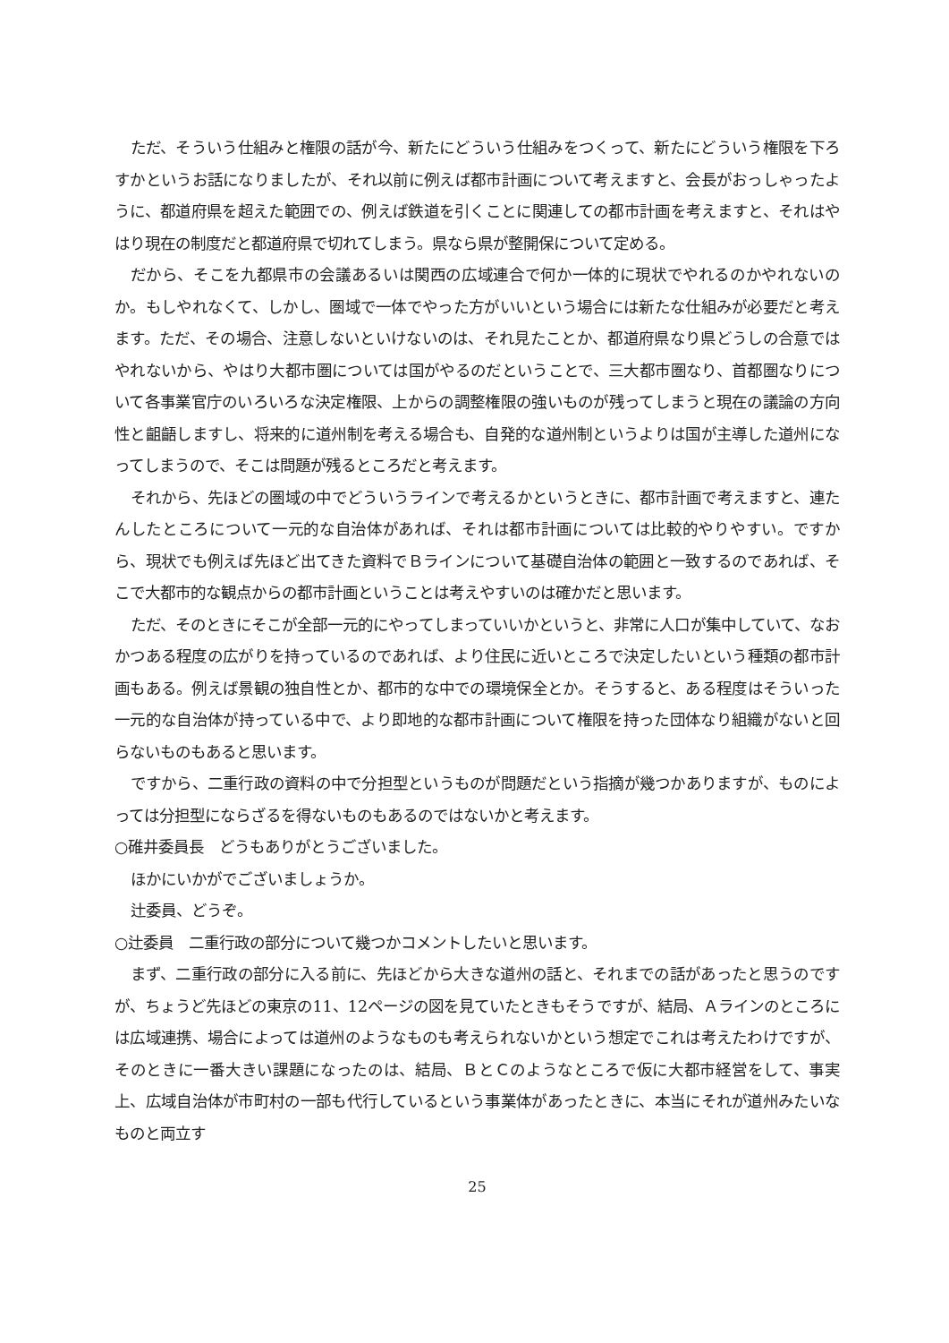ただ、そういう仕組みと権限の話が今、新たにどういう仕組みをつくって、新たにどういう権限を下ろすかというお話になりましたが、それ以前に例えば都市計画について考えますと、会長がおっしゃったように、都道府県を超えた範囲での、例えば鉄道を引くことに関連しての都市計画を考えますと、それはやはり現在の制度だと都道府県で切れてしまう。県なら県が整開保について定める。
だから、そこを九都県市の会議あるいは関西の広域連合で何か一体的に現状でやれるのかやれないのか。もしやれなくて、しかし、圏域で一体でやった方がいいという場合には新たな仕組みが必要だと考えます。ただ、その場合、注意しないといけないのは、それ見たことか、都道府県なり県どうしの合意ではやれないから、やはり大都市圏については国がやるのだということで、三大都市圏なり、首都圏なりについて各事業官庁のいろいろな決定権限、上からの調整権限の強いものが残ってしまうと現在の議論の方向性と齟齬しますし、将来的に道州制を考える場合も、自発的な道州制というよりは国が主導した道州になってしまうので、そこは問題が残るところだと考えます。
それから、先ほどの圏域の中でどういうラインで考えるかというときに、都市計画で考えますと、連たんしたところについて一元的な自治体があれば、それは都市計画については比較的やりやすい。ですから、現状でも例えば先ほど出てきた資料でＢラインについて基礎自治体の範囲と一致するのであれば、そこで大都市的な観点からの都市計画ということは考えやすいのは確かだと思います。
ただ、そのときにそこが全部一元的にやってしまっていいかというと、非常に人口が集中していて、なおかつある程度の広がりを持っているのであれば、より住民に近いところで決定したいという種類の都市計画もある。例えば景観の独自性とか、都市的な中での環境保全とか。そうすると、ある程度はそういった一元的な自治体が持っている中で、より即地的な都市計画について権限を持った団体なり組織がないと回らないものもあると思います。
ですから、二重行政の資料の中で分担型というものが問題だという指摘が幾つかありますが、ものによっては分担型にならざるを得ないものもあるのではないかと考えます。
○碓井委員長　どうもありがとうございました。
ほかにいかがでございましょうか。
辻委員、どうぞ。
○辻委員　二重行政の部分について幾つかコメントしたいと思います。
まず、二重行政の部分に入る前に、先ほどから大きな道州の話と、それまでの話があったと思うのですが、ちょうど先ほどの東京の11、12ページの図を見ていたときもそうですが、結局、Ａラインのところには広域連携、場合によっては道州のようなものも考えられないかという想定でこれは考えたわけですが、そのときに一番大きい課題になったのは、結局、ＢとＣのようなところで仮に大都市経営をして、事実上、広域自治体が市町村の一部も代行しているという事業体があったときに、本当にそれが道州みたいなものと両立す
25